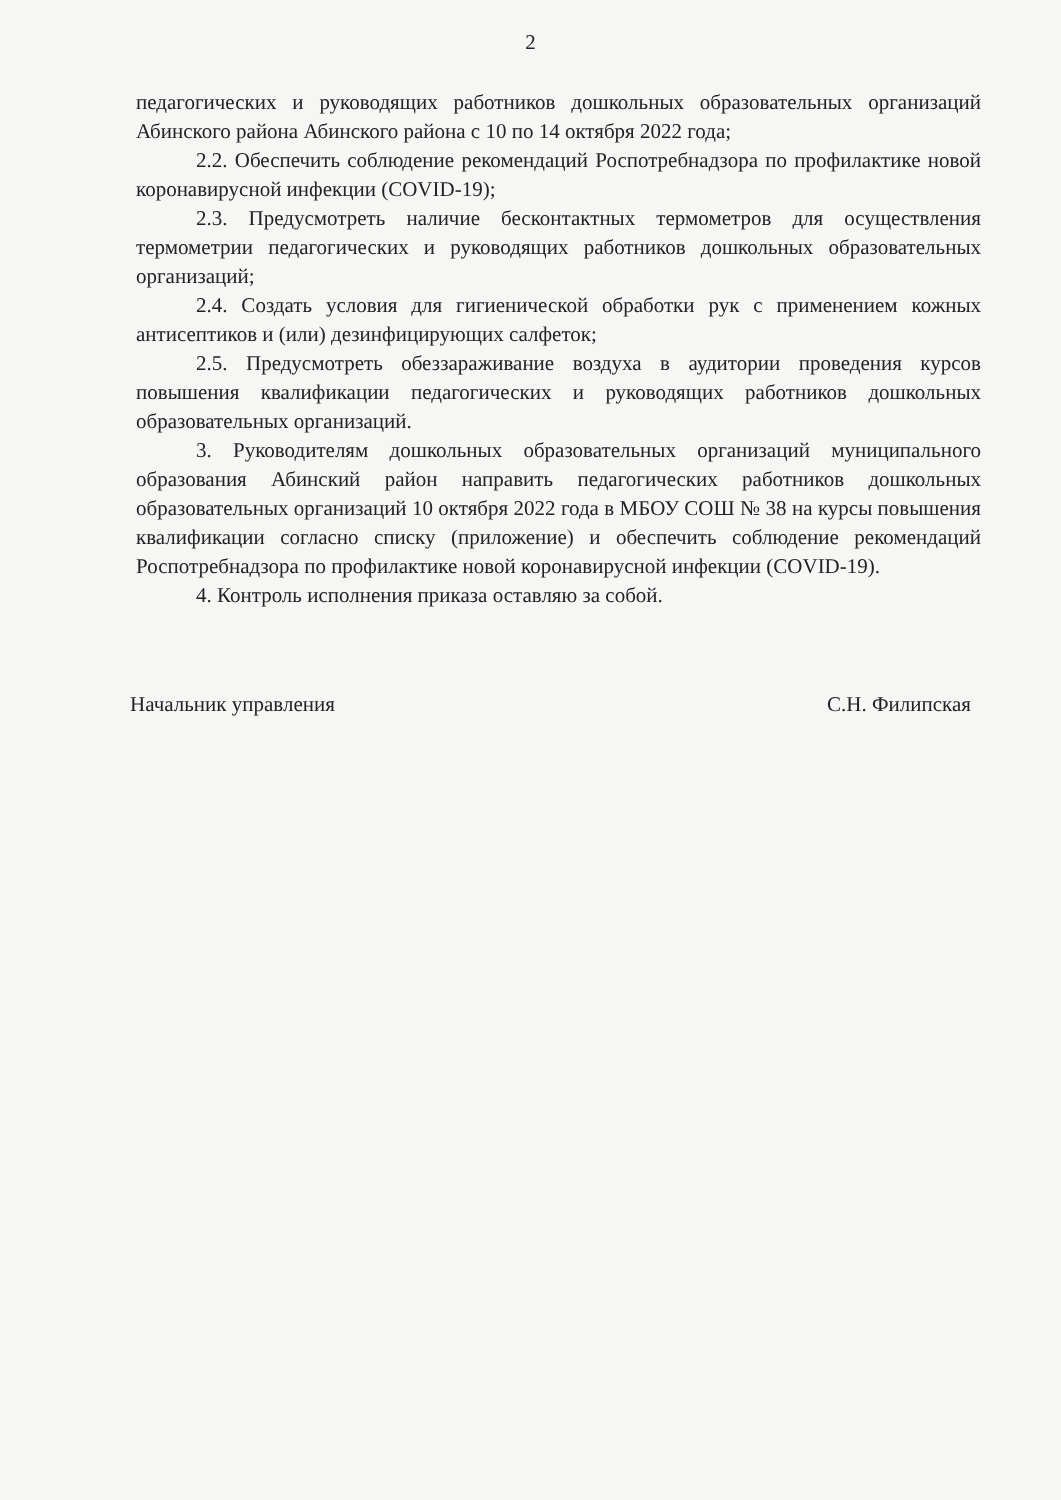2
педагогических и руководящих работников дошкольных образовательных организаций Абинского района Абинского района с 10 по 14 октября 2022 года;
2.2. Обеспечить соблюдение рекомендаций Роспотребнадзора по профилактике новой коронавирусной инфекции (COVID-19);
2.3. Предусмотреть наличие бесконтактных термометров для осуществления термометрии педагогических и руководящих работников дошкольных образовательных организаций;
2.4. Создать условия для гигиенической обработки рук с применением кожных антисептиков и (или) дезинфицирующих салфеток;
2.5. Предусмотреть обеззараживание воздуха в аудитории проведения курсов повышения квалификации педагогических и руководящих работников дошкольных образовательных организаций.
3. Руководителям дошкольных образовательных организаций муниципального образования Абинский район направить педагогических работников дошкольных образовательных организаций 10 октября 2022 года в МБОУ СОШ № 38 на курсы повышения квалификации согласно списку (приложение) и обеспечить соблюдение рекомендаций Роспотребнадзора по профилактике новой коронавирусной инфекции (COVID-19).
4. Контроль исполнения приказа оставляю за собой.
Начальник управления С.Н. Филипская